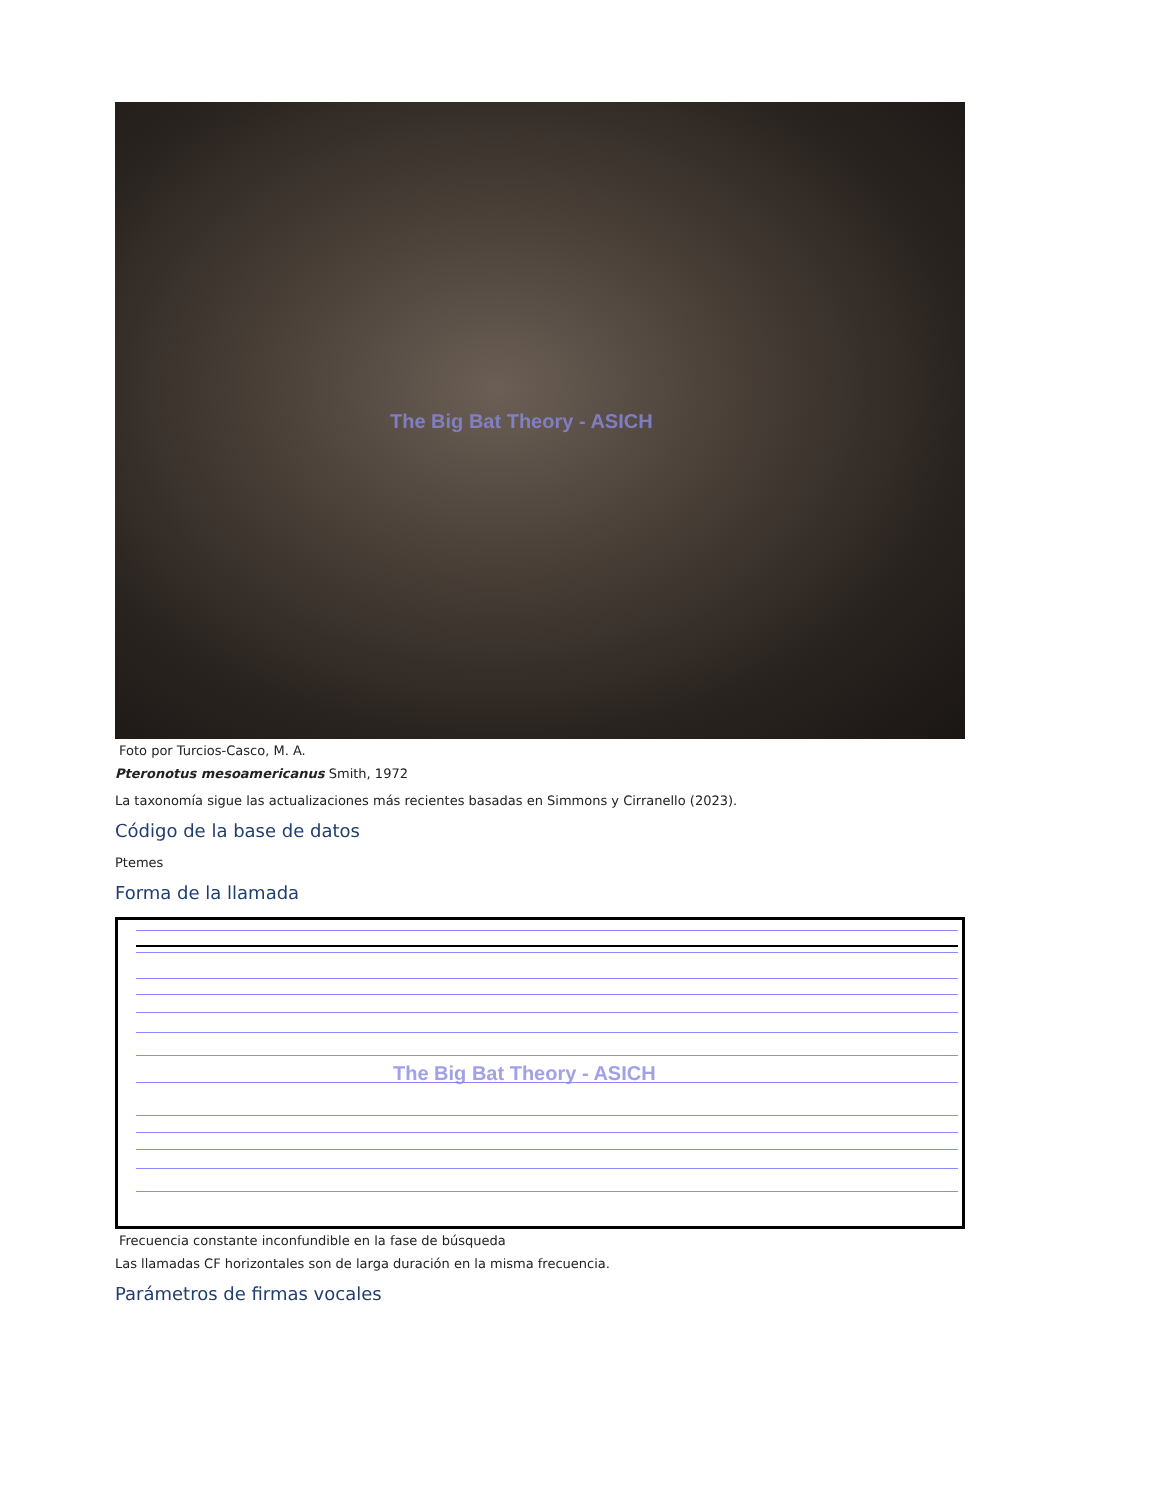The Big Bat Theory - ASICH
Foto por Turcios-Casco, M. A.
Pteronotus mesoamericanus Smith, 1972
La taxonomía sigue las actualizaciones más recientes basadas en Simmons y Cirranello (2023).
Código de la base de datos
Ptemes
Forma de la llamada
The Big Bat Theory - ASICH
Frecuencia constante inconfundible en la fase de búsqueda
Las llamadas CF horizontales son de larga duración en la misma frecuencia.
Parámetros de firmas vocales